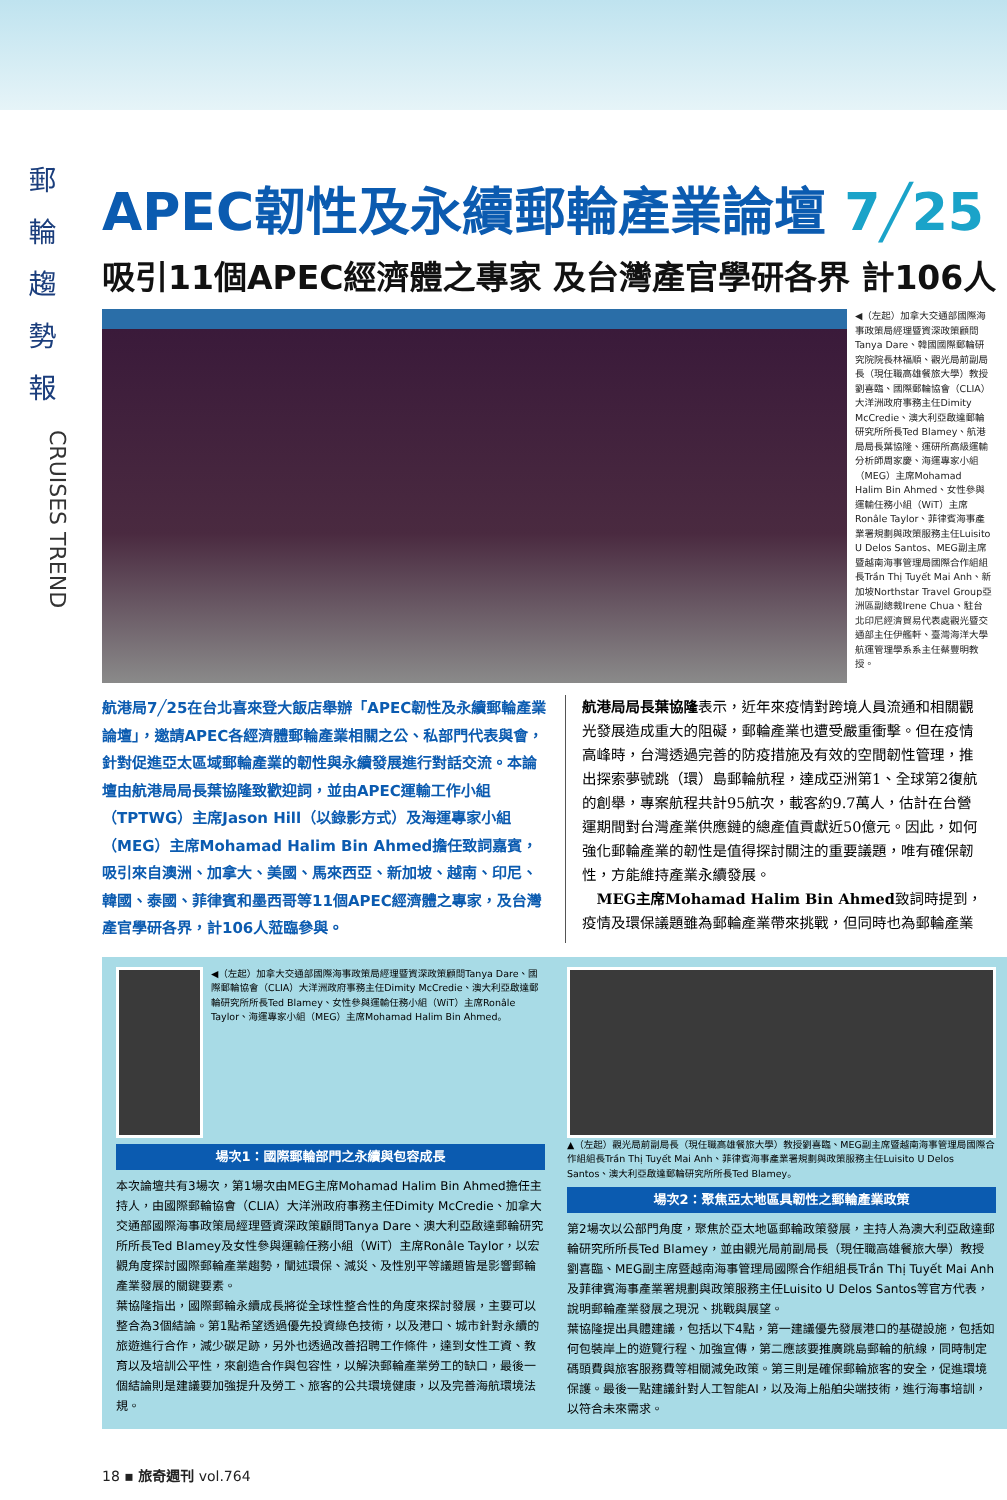郵
輪
趨
勢
報
CRUISES TREND
APEC韌性及永續郵輪產業論壇 7╱25
吸引11個APEC經濟體之專家 及台灣產官學研各界 計106人
◀（左起）加拿大交通部國際海事政策局經理暨資深政策顧問Tanya Dare、韓國國際郵輪研究院院長林福順、觀光局前副局長（現任職高雄餐旅大學）教授劉喜臨、國際郵輪協會（CLIA）大洋洲政府事務主任Dimity McCredie、澳大利亞啟達郵輪研究所所長Ted Blamey、航港局局長葉協隆、運研所高級運輸分析師周家慶、海運專家小組（MEG）主席Mohamad Halim Bin Ahmed、女性參與運輸任務小組（WiT）主席Ronâle Taylor、菲律賓海事產業署規劃與政策服務主任Luisito U Delos Santos、MEG副主席暨越南海事管理局國際合作組組長Trần Thị Tuyết Mai Anh、新加坡Northstar Travel Group亞洲區副總裁Irene Chua、駐台北印尼經濟貿易代表處觀光暨交通部主任伊艦軒、臺灣海洋大學航運管理學系系主任蔡豐明教授。
航港局7╱25在台北喜來登大飯店舉辦「APEC韌性及永續郵輪產業論壇」，邀請APEC各經濟體郵輪產業相關之公、私部門代表與會，針對促進亞太區域郵輪產業的韌性與永續發展進行對話交流。本論壇由航港局局長葉協隆致歡迎詞，並由APEC運輸工作小組（TPTWG）主席Jason Hill（以錄影方式）及海運專家小組（MEG）主席Mohamad Halim Bin Ahmed擔任致詞嘉賓，吸引來自澳洲、加拿大、美國、馬來西亞、新加坡、越南、印尼、韓國、泰國、菲律賓和墨西哥等11個APEC經濟體之專家，及台灣產官學研各界，計106人蒞臨參與。
航港局局長葉協隆表示，近年來疫情對跨境人員流通和相關觀光發展造成重大的阻礙，郵輪產業也遭受嚴重衝擊。但在疫情高峰時，台灣透過完善的防疫措施及有效的空間韌性管理，推出探索夢號跳（環）島郵輪航程，達成亞洲第1、全球第2復航的創舉，專案航程共計95航次，載客約9.7萬人，估計在台營運期間對台灣產業供應鏈的總產值貢獻近50億元。因此，如何強化郵輪產業的韌性是值得探討關注的重要議題，唯有確保韌性，方能維持產業永續發展。
　MEG主席Mohamad Halim Bin Ahmed致詞時提到，疫情及環保議題雖為郵輪產業帶來挑戰，但同時也為郵輪產業
◀（左起）加拿大交通部國際海事政策局經理暨資深政策顧問Tanya Dare、國際郵輪協會（CLIA）大洋洲政府事務主任Dimity McCredie、澳大利亞啟達郵輪研究所所長Ted Blamey、女性參與運輸任務小組（WiT）主席Ronâle Taylor、海運專家小組（MEG）主席Mohamad Halim Bin Ahmed。
場次1：國際郵輪部門之永續與包容成長
本次論壇共有3場次，第1場次由MEG主席Mohamad Halim Bin Ahmed擔任主持人，由國際郵輪協會（CLIA）大洋洲政府事務主任Dimity McCredie、加拿大交通部國際海事政策局經理暨資深政策顧問Tanya Dare、澳大利亞啟達郵輪研究所所長Ted Blamey及女性參與運輸任務小組（WiT）主席Ronâle Taylor，以宏觀角度探討國際郵輪產業趨勢，闡述環保、減災、及性別平等議題皆是影響郵輪產業發展的關鍵要素。
葉協隆指出，國際郵輪永續成長將從全球性整合性的角度來探討發展，主要可以整合為3個結論。第1點希望透過優先投資綠色技術，以及港口、城市針對永續的旅遊進行合作，減少碳足跡，另外也透過改善招聘工作條件，達到女性工資、教育以及培訓公平性，來創造合作與包容性，以解決郵輪產業勞工的缺口，最後一個結論則是建議要加強提升及勞工、旅客的公共環境健康，以及完善海航環境法規。
▲（左起）觀光局前副局長（現任職高雄餐旅大學）教授劉喜臨、MEG副主席暨越南海事管理局國際合作組組長Trần Thị Tuyết Mai Anh、菲律賓海事產業署規劃與政策服務主任Luisito U Delos Santos、澳大利亞啟達郵輪研究所所長Ted Blamey。
場次2：聚焦亞太地區具韌性之郵輪產業政策
第2場次以公部門角度，聚焦於亞太地區郵輪政策發展，主持人為澳大利亞啟達郵輪研究所所長Ted Blamey，並由觀光局前副局長（現任職高雄餐旅大學）教授劉喜臨、MEG副主席暨越南海事管理局國際合作組組長Trần Thị Tuyết Mai Anh及菲律賓海事產業署規劃與政策服務主任Luisito U Delos Santos等官方代表，說明郵輪產業發展之現況、挑戰與展望。
葉協隆提出具體建議，包括以下4點，第一建議優先發展港口的基礎設施，包括如何包裝岸上的遊覽行程、加強宣傳，第二應該要推廣跳島郵輪的航線，同時制定碼頭費與旅客服務費等相關減免政策。第三則是確保郵輪旅客的安全，促進環境保護。最後一點建議針對人工智能AI，以及海上船舶尖端技術，進行海事培訓，以符合未來需求。
18 ▪ 旅奇週刊 vol.764